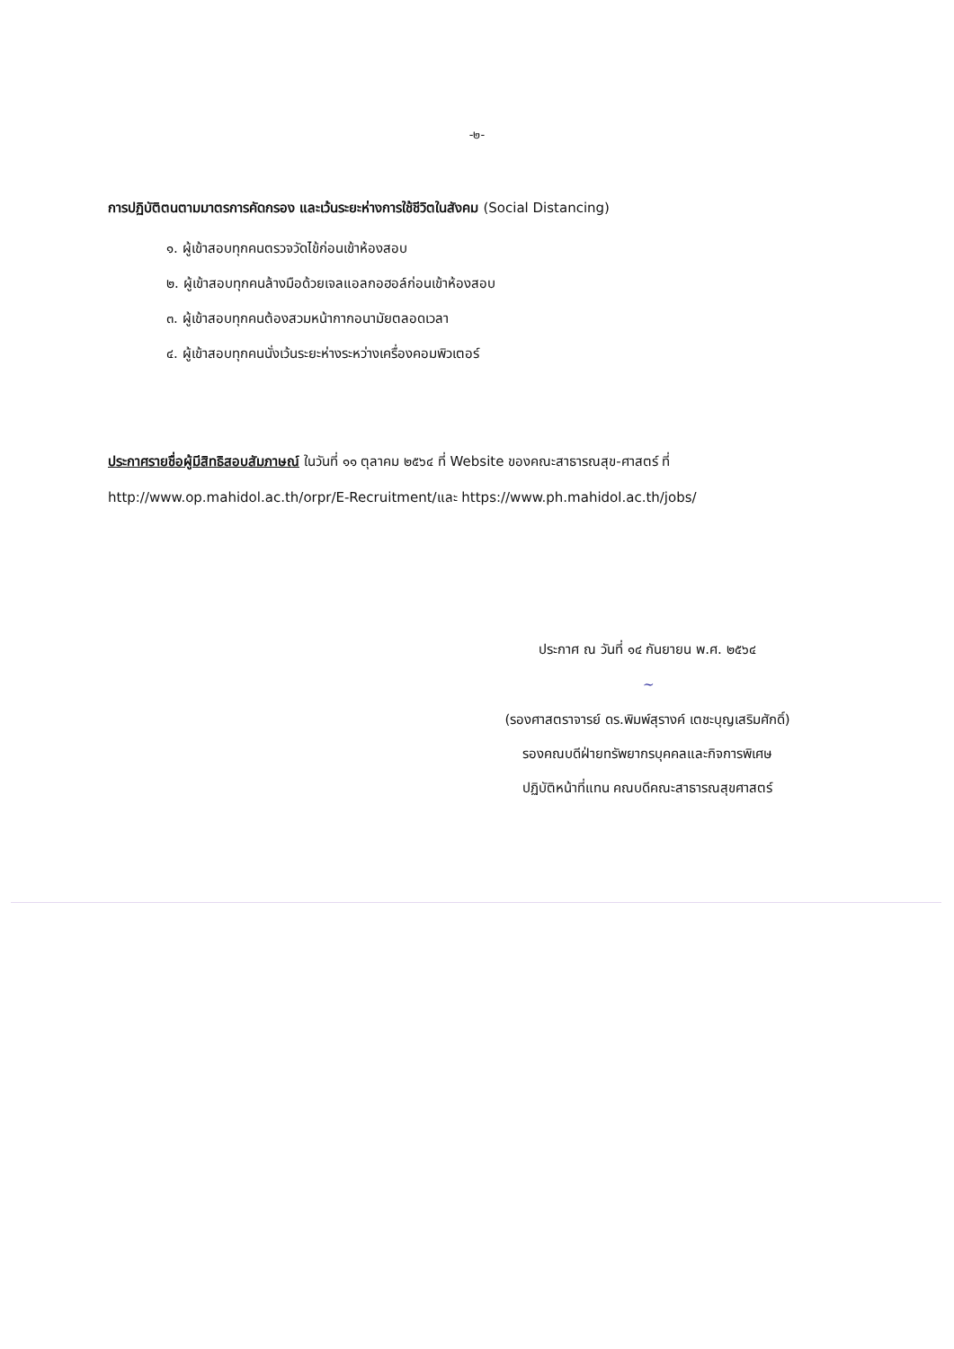-๒-
การปฏิบัติตนตามมาตรการคัดกรอง และเว้นระยะห่างการใช้ชีวิตในสังคม (Social Distancing)
๑. ผู้เข้าสอบทุกคนตรวจวัดไข้ก่อนเข้าห้องสอบ
๒. ผู้เข้าสอบทุกคนล้างมือด้วยเจลแอลกอฮอล์ก่อนเข้าห้องสอบ
๓. ผู้เข้าสอบทุกคนต้องสวมหน้ากากอนามัยตลอดเวลา
๔. ผู้เข้าสอบทุกคนนั่งเว้นระยะห่างระหว่างเครื่องคอมพิวเตอร์
ประกาศรายชื่อผู้มีสิทธิสอบสัมภาษณ์ ในวันที่ ๑๑ ตุลาคม ๒๕๖๔ ที่ Website ของคณะสาธารณสุข-ศาสตร์ ที่ http://www.op.mahidol.ac.th/orpr/E-Recruitment/และ https://www.ph.mahidol.ac.th/jobs/
ประกาศ ณ วันที่ ๑๔ กันยายน พ.ศ. ๒๕๖๔
~
(รองศาสตราจารย์ ดร.พิมพ์สุรางค์ เตชะบุญเสริมศักดิ์)
รองคณบดีฝ่ายทรัพยากรบุคคลและกิจการพิเศษ
ปฏิบัติหน้าที่แทน คณบดีคณะสาธารณสุขศาสตร์